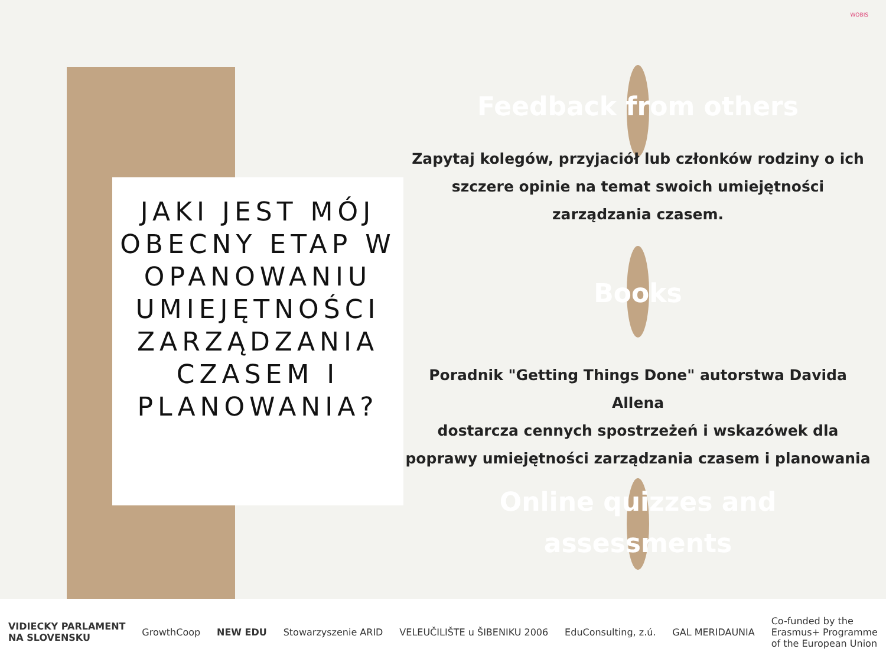JAKI JEST MÓJ OBECNY ETAP W OPANOWANIU UMIEJĘTNOŚCI ZARZĄDZANIA CZASEM I PLANOWANIA?
WOBIS
Feedback from others
Zapytaj kolegów, przyjaciół lub członków rodziny o ich szczere opinie na temat swoich umiejętności zarządzania czasem.
Books
Poradnik "Getting Things Done" autorstwa Davida Allena
dostarcza cennych spostrzeżeń i wskazówek dla poprawy umiejętności zarządzania czasem i planowania
Online quizzes and assessments
VIDIECKY PARLAMENT
NA SLOVENSKU GrowthCoop NEW EDU Stowarzyszenie ARID VELEUČILIŠTE u ŠIBENIKU 2006 EduConsulting, z.ú. GAL MERIDAUNIA Co-funded by the
Erasmus+ Programme
of the European Union